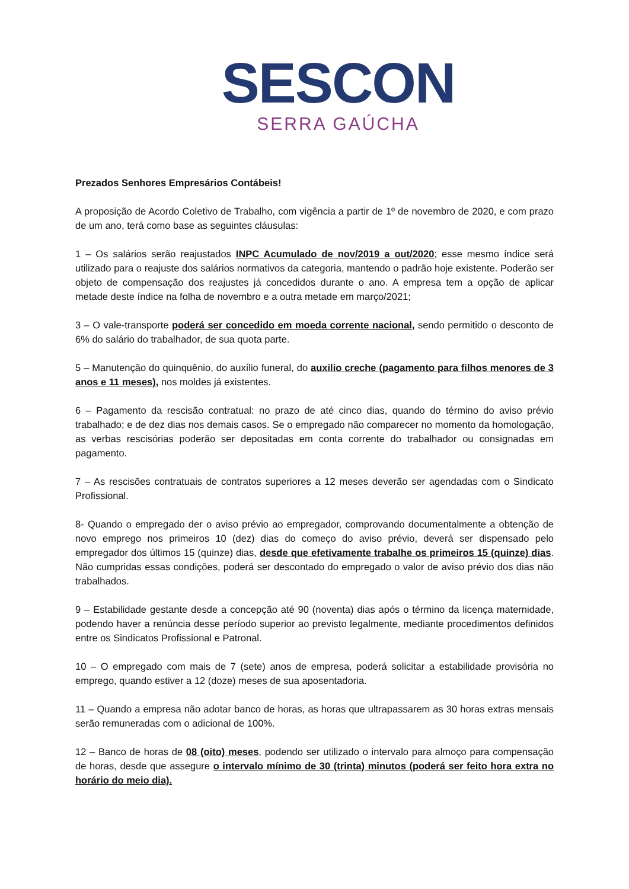SESCON
SERRA GAÚCHA
Prezados Senhores Empresários Contábeis!
A proposição de Acordo Coletivo de Trabalho, com vigência a partir de 1º de novembro de 2020, e com prazo de um ano, terá como base as seguintes cláusulas:
1 – Os salários serão reajustados INPC Acumulado de nov/2019 a out/2020; esse mesmo índice será utilizado para o reajuste dos salários normativos da categoria, mantendo o padrão hoje existente. Poderão ser objeto de compensação dos reajustes já concedidos durante o ano. A empresa tem a opção de aplicar metade deste índice na folha de novembro e a outra metade em março/2021;
3 – O vale-transporte poderá ser concedido em moeda corrente nacional, sendo permitido o desconto de 6% do salário do trabalhador, de sua quota parte.
5 – Manutenção do quinquênio, do auxílio funeral, do auxilio creche (pagamento para filhos menores de 3 anos e 11 meses), nos moldes já existentes.
6 – Pagamento da rescisão contratual: no prazo de até cinco dias, quando do término do aviso prévio trabalhado; e de dez dias nos demais casos. Se o empregado não comparecer no momento da homologação, as verbas rescisórias poderão ser depositadas em conta corrente do trabalhador ou consignadas em pagamento.
7 – As rescisões contratuais de contratos superiores a 12 meses deverão ser agendadas com o Sindicato Profissional.
8- Quando o empregado der o aviso prévio ao empregador, comprovando documentalmente a obtenção de novo emprego nos primeiros 10 (dez) dias do começo do aviso prévio, deverá ser dispensado pelo empregador dos últimos 15 (quinze) dias, desde que efetivamente trabalhe os primeiros 15 (quinze) dias. Não cumpridas essas condições, poderá ser descontado do empregado o valor de aviso prévio dos dias não trabalhados.
9 – Estabilidade gestante desde a concepção até 90 (noventa) dias após o término da licença maternidade, podendo haver a renúncia desse período superior ao previsto legalmente, mediante procedimentos definidos entre os Sindicatos Profissional e Patronal.
10 – O empregado com mais de 7 (sete) anos de empresa, poderá solicitar a estabilidade provisória no emprego, quando estiver a 12 (doze) meses de sua aposentadoria.
11 – Quando a empresa não adotar banco de horas, as horas que ultrapassarem as 30 horas extras mensais serão remuneradas com o adicional de 100%.
12 – Banco de horas de 08 (oito) meses, podendo ser utilizado o intervalo para almoço para compensação de horas, desde que assegure o intervalo mínimo de 30 (trinta) minutos (poderá ser feito hora extra no horário do meio dia).